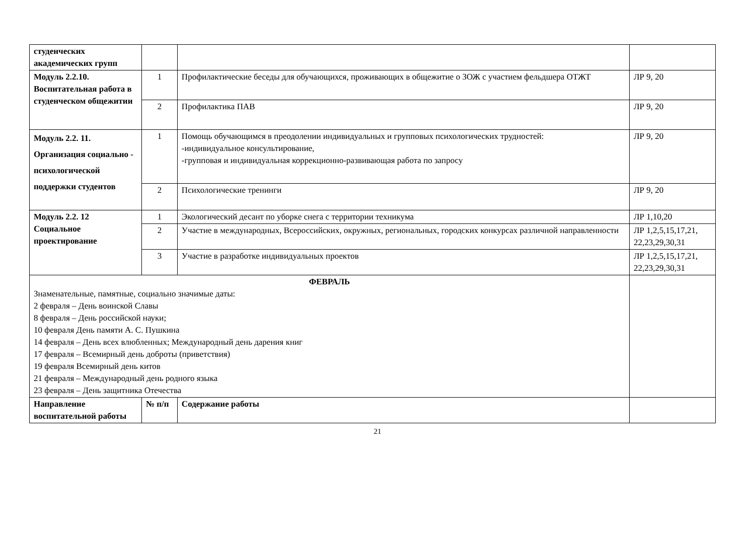| студенческих академических групп | | | |
| Модуль 2.2.10. Воспитательная работа в студенческом общежитии | 1 | Профилактические беседы для обучающихся, проживающих в общежитие о ЗОЖ с участием фельдшера ОТЖТ | ЛР 9, 20 |
| | 2 | Профилактика ПАВ | ЛР 9, 20 |
| Модуль 2.2. 11. Организация социально - психологической поддержки студентов | 1 | Помощь обучающимся в преодолении индивидуальных и групповых психологических трудностей: -индивидуальное консультирование, -групповая и индивидуальная коррекционно-развивающая работа по запросу | ЛР 9, 20 |
| | 2 | Психологические тренинги | ЛР 9, 20 |
| Модуль 2.2. 12 Социальное проектирование | 1 | Экологический десант по уборке снега с территории техникума | ЛР 1,10,20 |
| | 2 | Участие в международных, Всероссийских, окружных, региональных, городских конкурсах различной направленности | ЛР 1,2,5,15,17,21, 22,23,29,30,31 |
| | 3 | Участие в разработке индивидуальных проектов | ЛР 1,2,5,15,17,21, 22,23,29,30,31 |
| ФЕВРАЛЬ Знаменательные, памятные, социально значимые даты: 2 февраля – День воинской Славы 8 февраля – День российской науки; 10 февраля День памяти А. С. Пушкина 14 февраля – День всех влюбленных; Международный день дарения книг 17 февраля – Всемирный день доброты (приветствия) 19 февраля Всемирный день китов 21 февраля – Международный день родного языка 23 февраля – День защитника Отечества | | | |
| Направление воспитательной работы | № п/п | Содержание работы | |
21